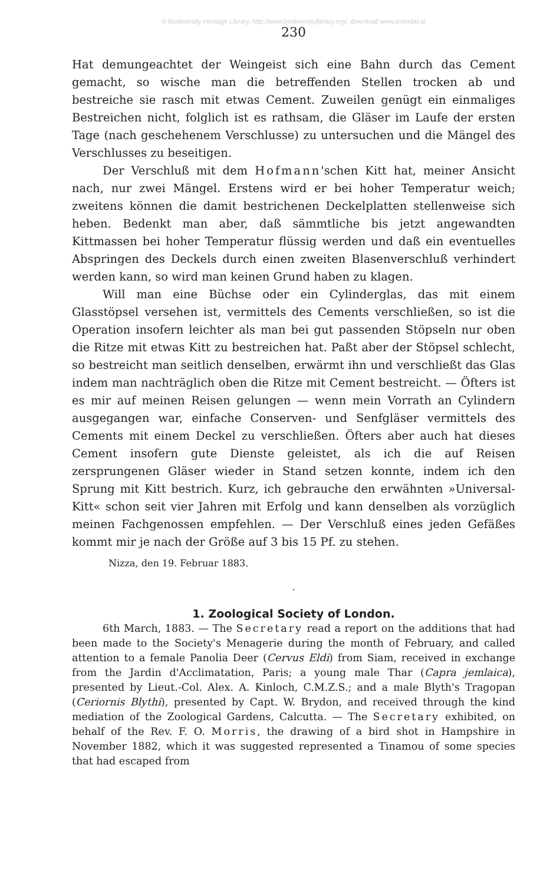© Biodiversity Heritage Library, http://www.biodiversitylibrary.org/; download www.zobodat.at
230
Hat demungeachtet der Weingeist sich eine Bahn durch das Cement gemacht, so wische man die betreffenden Stellen trocken ab und bestreiche sie rasch mit etwas Cement. Zuweilen genügt ein einmaliges Bestreichen nicht, folglich ist es rathsam, die Gläser im Laufe der ersten Tage (nach geschehenem Verschlusse) zu untersuchen und die Mängel des Verschlusses zu beseitigen.
Der Verschluß mit dem Hofmann'schen Kitt hat, meiner Ansicht nach, nur zwei Mängel. Erstens wird er bei hoher Temperatur weich; zweitens können die damit bestrichenen Deckelplatten stellenweise sich heben. Bedenkt man aber, daß sämmtliche bis jetzt angewandten Kittmassen bei hoher Temperatur flüssig werden und daß ein eventuelles Abspringen des Deckels durch einen zweiten Blasenverschluß verhindert werden kann, so wird man keinen Grund haben zu klagen.
Will man eine Büchse oder ein Cylinderglas, das mit einem Glasstöpsel versehen ist, vermittels des Cements verschließen, so ist die Operation insofern leichter als man bei gut passenden Stöpseln nur oben die Ritze mit etwas Kitt zu bestreichen hat. Paßt aber der Stöpsel schlecht, so bestreicht man seitlich denselben, erwärmt ihn und verschließt das Glas indem man nachträglich oben die Ritze mit Cement bestreicht. — Öfters ist es mir auf meinen Reisen gelungen — wenn mein Vorrath an Cylindern ausgegangen war, einfache Conserven- und Senfgläser vermittels des Cements mit einem Deckel zu verschließen. Öfters aber auch hat dieses Cement insofern gute Dienste geleistet, als ich die auf Reisen zersprungenen Gläser wieder in Stand setzen konnte, indem ich den Sprung mit Kitt bestrich. Kurz, ich gebrauche den erwähnten »Universal-Kitt« schon seit vier Jahren mit Erfolg und kann denselben als vorzüglich meinen Fachgenossen empfehlen. — Der Verschluß eines jeden Gefäßes kommt mir je nach der Größe auf 3 bis 15 Pf. zu stehen.
Nizza, den 19. Februar 1883.
·
1. Zoological Society of London.
6th March, 1883. — The Secretary read a report on the additions that had been made to the Society's Menagerie during the month of February, and called attention to a female Panolia Deer (Cervus Eldi) from Siam, received in exchange from the Jardin d'Acclimatation, Paris; a young male Thar (Capra jemlaica), presented by Lieut.-Col. Alex. A. Kinloch, C.M.Z.S.; and a male Blyth's Tragopan (Ceriornis Blythi), presented by Capt. W. Brydon, and received through the kind mediation of the Zoological Gardens, Calcutta. — The Secretary exhibited, on behalf of the Rev. F. O. Morris, the drawing of a bird shot in Hampshire in November 1882, which it was suggested represented a Tinamou of some species that had escaped from